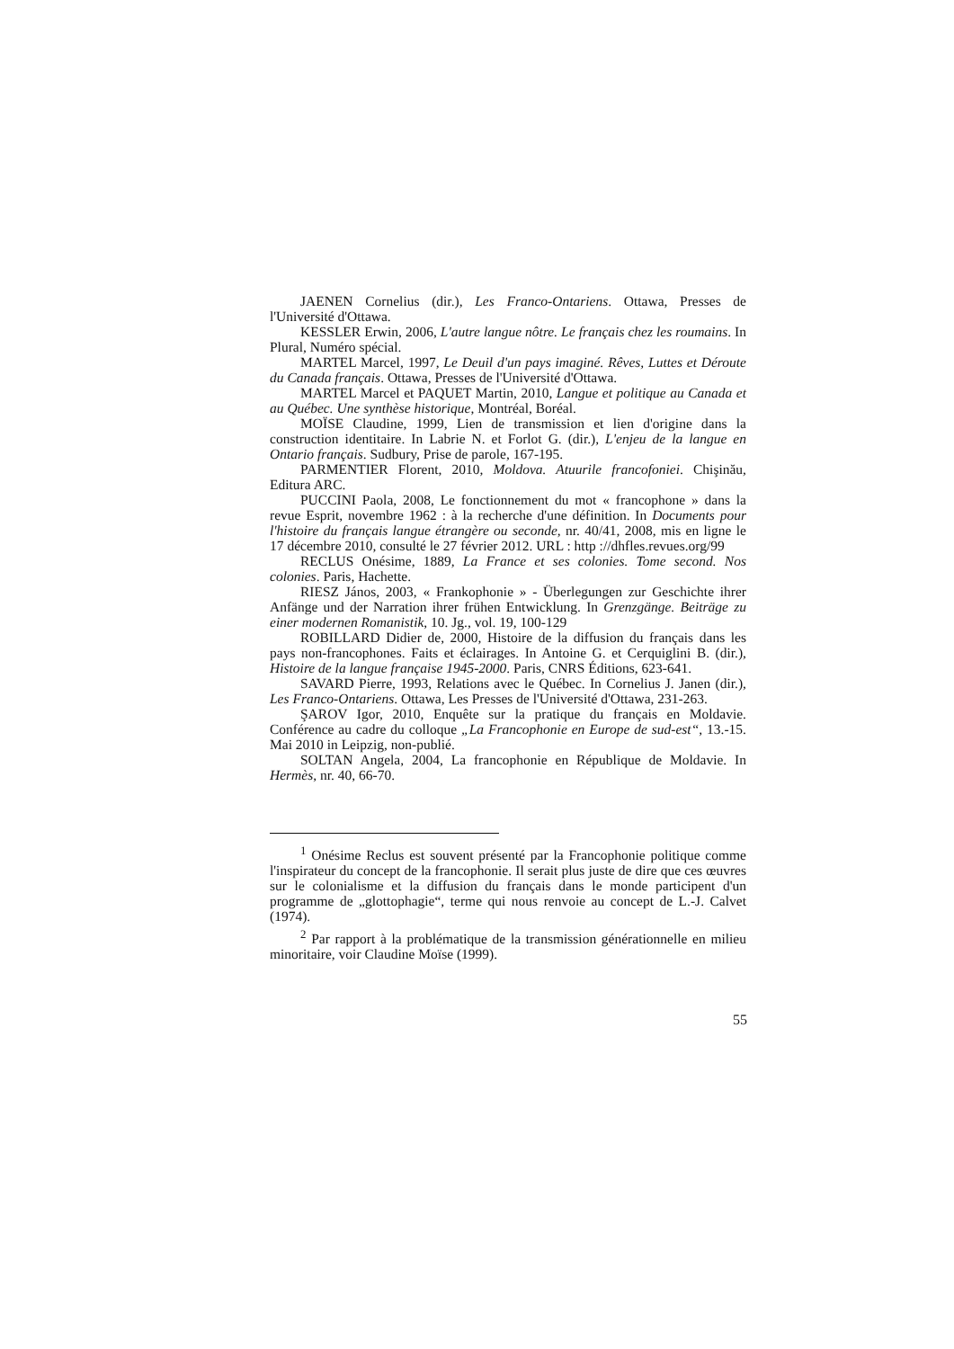JAENEN Cornelius (dir.), Les Franco-Ontariens. Ottawa, Presses de l'Université d'Ottawa.
KESSLER Erwin, 2006, L'autre langue nôtre. Le français chez les roumains. In Plural, Numéro spécial.
MARTEL Marcel, 1997, Le Deuil d'un pays imaginé. Rêves, Luttes et Déroute du Canada français. Ottawa, Presses de l'Université d'Ottawa.
MARTEL Marcel et PAQUET Martin, 2010, Langue et politique au Canada et au Québec. Une synthèse historique, Montréal, Boréal.
MOÏSE Claudine, 1999, Lien de transmission et lien d'origine dans la construction identitaire. In Labrie N. et Forlot G. (dir.), L'enjeu de la langue en Ontario français. Sudbury, Prise de parole, 167-195.
PARMENTIER Florent, 2010, Moldova. Atuurile francofoniei. Chişinău, Editura ARC.
PUCCINI Paola, 2008, Le fonctionnement du mot « francophone » dans la revue Esprit, novembre 1962 : à la recherche d'une définition. In Documents pour l'histoire du français langue étrangère ou seconde, nr. 40/41, 2008, mis en ligne le 17 décembre 2010, consulté le 27 février 2012. URL : http ://dhfles.revues.org/99
RECLUS Onésime, 1889, La France et ses colonies. Tome second. Nos colonies. Paris, Hachette.
RIESZ János, 2003, « Frankophonie » - Überlegungen zur Geschichte ihrer Anfänge und der Narration ihrer frühen Entwicklung. In Grenzgänge. Beiträge zu einer modernen Romanistik, 10. Jg., vol. 19, 100-129
ROBILLARD Didier de, 2000, Histoire de la diffusion du français dans les pays non-francophones. Faits et éclairages. In Antoine G. et Cerquiglini B. (dir.), Histoire de la langue française 1945-2000. Paris, CNRS Éditions, 623-641.
SAVARD Pierre, 1993, Relations avec le Québec. In Cornelius J. Janen (dir.), Les Franco-Ontariens. Ottawa, Les Presses de l'Université d'Ottawa, 231-263.
ŞAROV Igor, 2010, Enquête sur la pratique du français en Moldavie. Conférence au cadre du colloque „La Francophonie en Europe de sud-est“, 13.-15. Mai 2010 in Leipzig, non-publié.
SOLTAN Angela, 2004, La francophonie en République de Moldavie. In Hermès, nr. 40, 66-70.
<sup>1</sup> Onésime Reclus est souvent présenté par la Francophonie politique comme l'inspirateur du concept de la francophonie. Il serait plus juste de dire que ces œuvres sur le colonialisme et la diffusion du français dans le monde participent d'un programme de „glottophagie“, terme qui nous renvoie au concept de L.-J. Calvet (1974).
<sup>2</sup> Par rapport à la problématique de la transmission générationnelle en milieu minoritaire, voir Claudine Moïse (1999).
55